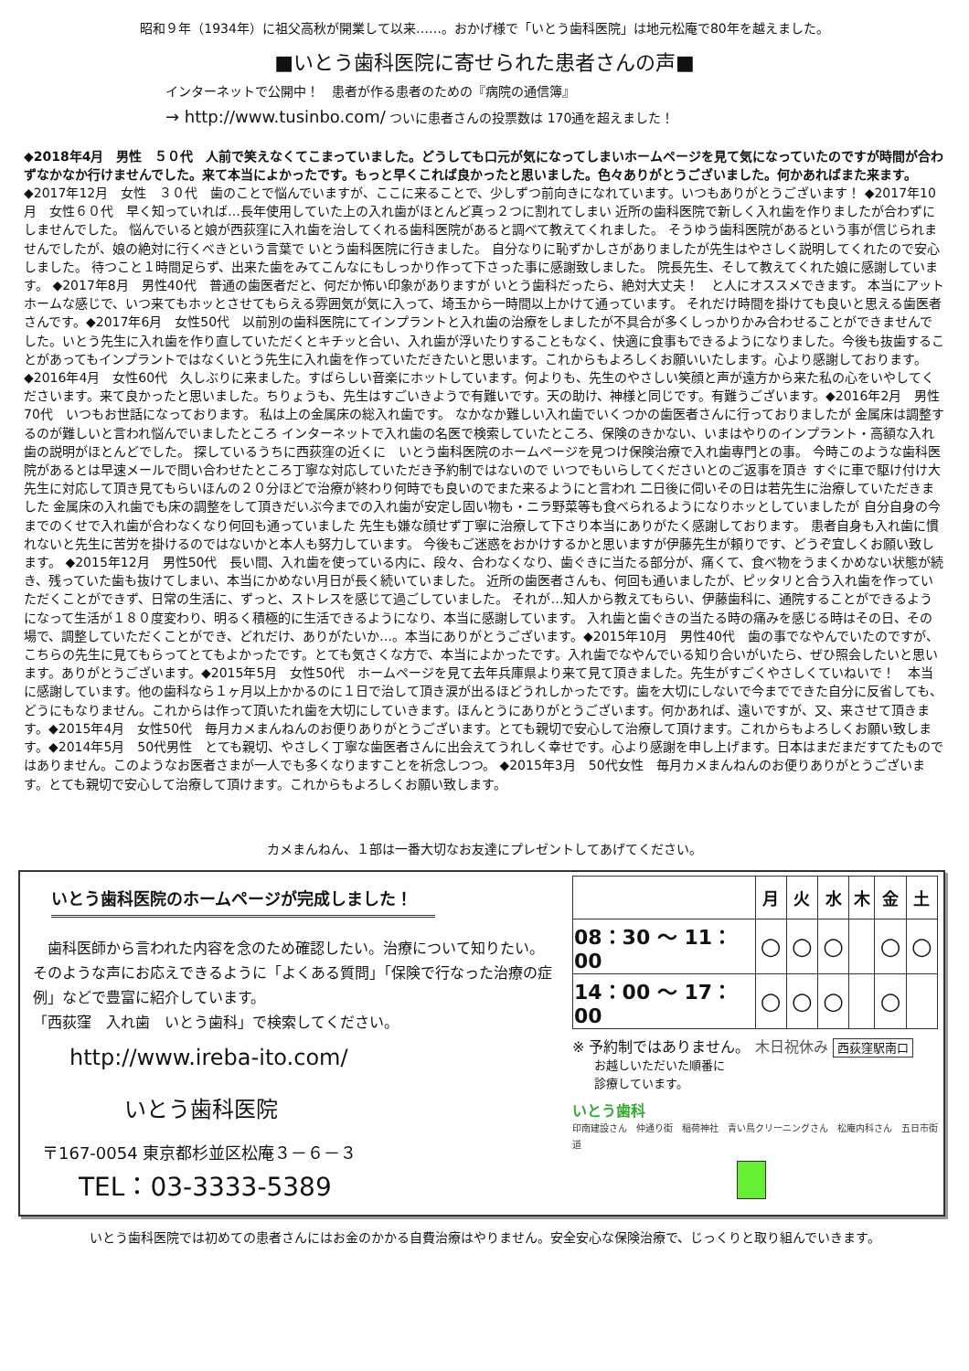昭和９年（1934年）に祖父高秋が開業して以来……。おかげ様で「いとう歯科医院」は地元松庵で80年を越えました。
■いとう歯科医院に寄せられた患者さんの声■
インターネットで公開中！　患者が作る患者のための『病院の通信簿』
→ http://www.tusinbo.com/ ついに患者さんの投票数は 170通を超えました！
◆2018年4月　男性　５０代　人前で笑えなくてこまっていました。どうしても口元が気になってしまいホームページを見て気になっていたのですが時間が合わずなかなか行けませんでした。来て本当によかったです。もっと早くこれば良かったと思いました。色々ありがとうございました。何かあればまた来ます。
◆2017年12月　女性　３０代　歯のことで悩んでいますが、ここに来ることで、少しずつ前向きになれています。いつもありがとうございます！ ◆2017年10月　女性６０代　早く知っていれば…長年使用していた上の入れ歯がほとんど真っ２つに割れてしまい 近所の歯科医院で新しく入れ歯を作りましたが合わずにしませんでした。 悩んでいると娘が西荻窪に入れ歯を治してくれる歯科医院があると調べて教えてくれました。 そうゆう歯科医院があるという事が信じられませんでしたが、娘の絶対に行くべきという言葉で いとう歯科医院に行きました。 自分なりに恥ずかしさがありましたが先生はやさしく説明してくれたので安心しました。 待つこと１時間足らず、出来た歯をみてこんなにもしっかり作って下さった事に感謝致しました。 院長先生、そして教えてくれた娘に感謝しています。 ◆2017年8月　男性40代　普通の歯医者だと、何だか怖い印象がありますが いとう歯科だったら、絶対大丈夫！　と人にオススメできます。 本当にアットホームな感じで、いつ来てもホッとさせてもらえる雰囲気が気に入って、埼玉から一時間以上かけて通っています。 それだけ時間を掛けても良いと思える歯医者さんです。◆2017年6月　女性50代　以前別の歯科医院にてインプラントと入れ歯の治療をしましたが不具合が多くしっかりかみ合わせることができませんでした。いとう先生に入れ歯を作り直していただくとキチッと合い、入れ歯が浮いたりすることもなく、快適に食事もできるようになりました。今後も抜歯することがあってもインプラントではなくいとう先生に入れ歯を作っていただきたいと思います。これからもよろしくお願いいたします。心より感謝しております。◆2016年4月　女性60代　久しぶりに来ました。すばらしい音楽にホットしています。何よりも、先生のやさしい笑顔と声が遠方から来た私の心をいやしてくださいます。来て良かったと思いました。ちりょうも、先生はすごいきようで有難いです。天の助け、神様と同じです。有難うございます。◆2016年2月　男性70代　いつもお世話になっております。 私は上の金属床の総入れ歯です。 なかなか難しい入れ歯でいくつかの歯医者さんに行っておりましたが 金属床は調整するのが難しいと言われ悩んでいましたところ インターネットで入れ歯の名医で検索していたところ、保険のきかない、いまはやりのインプラント・高額な入れ歯の説明がほとんどでした。 探しているうちに西荻窪の近くに　いとう歯科医院のホームページを見つけ保険治療で入れ歯専門との事。 今時このような歯科医院があるとは早速メールで問い合わせたところ丁寧な対応していただき予約制ではないので いつでもいらしてくださいとのご返事を頂き すぐに車で駆け付け大先生に対応して頂き見てもらいほんの２０分ほどで治療が終わり何時でも良いのでまた来るようにと言われ 二日後に伺いその日は若先生に治療していただきました 金属床の入れ歯でも床の調整をして頂きだいぶ今までの入れ歯が安定し固い物も・ニラ野菜等も食べられるようになりホッとしていましたが 自分自身の今までのくせで入れ歯が合わなくなり何回も通っていました 先生も嫌な顔せず丁寧に治療して下さり本当にありがたく感謝しております。 患者自身も入れ歯に慣れないと先生に苦労を掛けるのではないかと本人も努力しています。 今後もご迷惑をおかけするかと思いますが伊藤先生が頼りです、どうぞ宜しくお願い致します。 ◆2015年12月　男性50代　長い間、入れ歯を使っている内に、段々、合わなくなり、歯ぐきに当たる部分が、痛くて、食べ物をうまくかめない状態が続き、残っていた歯も抜けてしまい、本当にかめない月日が長く続いていました。 近所の歯医者さんも、何回も通いましたが、ピッタリと合う入れ歯を作っていただくことができず、日常の生活に、ずっと、ストレスを感じて過ごしていました。 それが…知人から教えてもらい、伊藤歯科に、通院することができるようになって生活が１８０度変わり、明るく積極的に生活できるようになり、本当に感謝しています。 入れ歯と歯ぐきの当たる時の痛みを感じる時はその日、その場で、調整していただくことができ、どれだけ、ありがたいか…。本当にありがとうございます。◆2015年10月　男性40代　歯の事でなやんでいたのですが、こちらの先生に見てもらってとてもよかったです。とても気さくな方で、本当によかったです。入れ歯でなやんでいる知り合いがいたら、ぜひ照会したいと思います。ありがとうございます。◆2015年5月　女性50代　ホームページを見て去年兵庫県より来て見て頂きました。先生がすごくやさしくていねいで！　本当に感謝しています。他の歯科なら１ヶ月以上かかるのに１日で治して頂き涙が出るほどうれしかったです。歯を大切にしないで今までできた自分に反省しても、どうにもなりません。これからは作って頂いたれ歯を大切にしていきます。ほんとうにありがとうございます。何かあれば、遠いですが、又、来させて頂きます。◆2015年4月　女性50代　毎月カメまんねんのお便りありがとうございます。とても親切で安心して治療して頂けます。これからもよろしくお願い致します。◆2014年5月　50代男性　とても親切、やさしく丁寧な歯医者さんに出会えてうれしく幸せです。心より感謝を申し上げます。日本はまだまだすてたものではありません。このようなお医者さまが一人でも多くなりますことを祈念しつつ。 ◆2015年3月　50代女性　毎月カメまんねんのお便りありがとうございます。とても親切で安心して治療して頂けます。これからもよろしくお願い致します。
カメまんねん、１部は一番大切なお友達にプレゼントしてあげてください。
いとう歯科医院のホームページが完成しました！
　歯科医師から言われた内容を念のため確認したい。治療について知りたい。そのような声にお応えできるように「よくある質問」「保険で行なった治療の症例」などで豊富に紹介しています。
「西荻窪　入れ歯　いとう歯科」で検索してください。
http://www.ireba-ito.com/
いとう歯科医院
〒167-0054 東京都杉並区松庵３－６－３
TEL：03-3333-5389
| | 月 | 火 | 水 | 木 | 金 | 土 |
| --- | --- | --- | --- | --- | --- | --- |
| 08：30 ～ 11：00 | ○ | ○ | ○ | | ○ | ○ |
| 14：00 ～ 17：00 | ○ | ○ | ○ | | ○ | |
※ 予約制ではありません。 木日祝休み 西荻窪駅南口
お越しいただいた順番に
診療しています。
いとう歯科
印南建設さん　仲通り街　稲荷神社　青い鳥クリーニングさん　松庵内科さん　五日市街道
いとう歯科医院では初めての患者さんにはお金のかかる自費治療はやりません。安全安心な保険治療で、じっくりと取り組んでいきます。